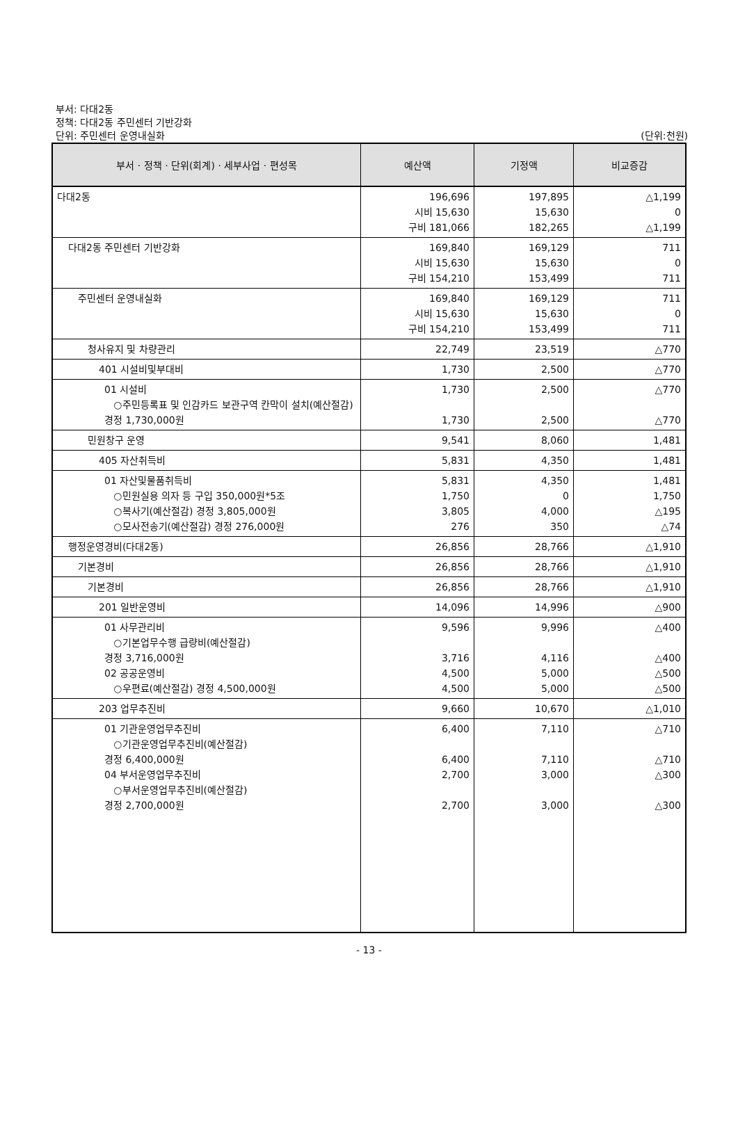부서: 다대2동
정책: 다대2동 주민센터 기반강화
단위: 주민센터 운영내실화
(단위:천원)
| 부서 · 정책 · 단위(회계) · 세부사업 · 편성목 | 예산액 | 기정액 | 비교증감 |
| --- | --- | --- | --- |
| 다대2동 | 196,696 시비 15,630 구비 181,066 | 197,895 15,630 182,265 | △1,199 0 △1,199 |
| 다대2동 주민센터 기반강화 | 169,840 시비 15,630 구비 154,210 | 169,129 15,630 153,499 | 711 0 711 |
| 주민센터 운영내실화 | 169,840 시비 15,630 구비 154,210 | 169,129 15,630 153,499 | 711 0 711 |
| 청사유지 및 차량관리 | 22,749 | 23,519 | △770 |
| 401 시설비및부대비 | 1,730 | 2,500 | △770 |
| 01 시설비 ○주민등록표 및 인감카드 보관구역 칸막이 설치(예산절감) 경정 1,730,000원 | 1,730 1,730 | 2,500 2,500 | △770 △770 |
| 민원창구 운영 | 9,541 | 8,060 | 1,481 |
| 405 자산취득비 | 5,831 | 4,350 | 1,481 |
| 01 자산및물품취득비 ○민원실용 의자 등 구입 350,000원*5조 ○복사기(예산절감) 경정 3,805,000원 ○모사전송기(예산절감) 경정 276,000원 | 5,831 1,750 3,805 276 | 4,350 0 4,000 350 | 1,481 1,750 △195 △74 |
| 행정운영경비(다대2동) | 26,856 | 28,766 | △1,910 |
| 기본경비 | 26,856 | 28,766 | △1,910 |
| 기본경비 | 26,856 | 28,766 | △1,910 |
| 201 일반운영비 | 14,096 | 14,996 | △900 |
| 01 사무관리비 ○기본업무수행 급량비(예산절감) 경정 3,716,000원 02 공공운영비 ○우편료(예산절감) 경정 4,500,000원 | 9,596 3,716 4,500 4,500 | 9,996 4,116 5,000 5,000 | △400 △400 △500 △500 |
| 203 업무추진비 | 9,660 | 10,670 | △1,010 |
| 01 기관운영업무추진비 ○기관운영업무추진비(예산절감) 경정 6,400,000원 04 부서운영업무추진비 ○부서운영업무추진비(예산절감) 경정 2,700,000원 | 6,400 6,400 2,700 2,700 | 7,110 7,110 3,000 3,000 | △710 △710 △300 △300 |
- 13 -